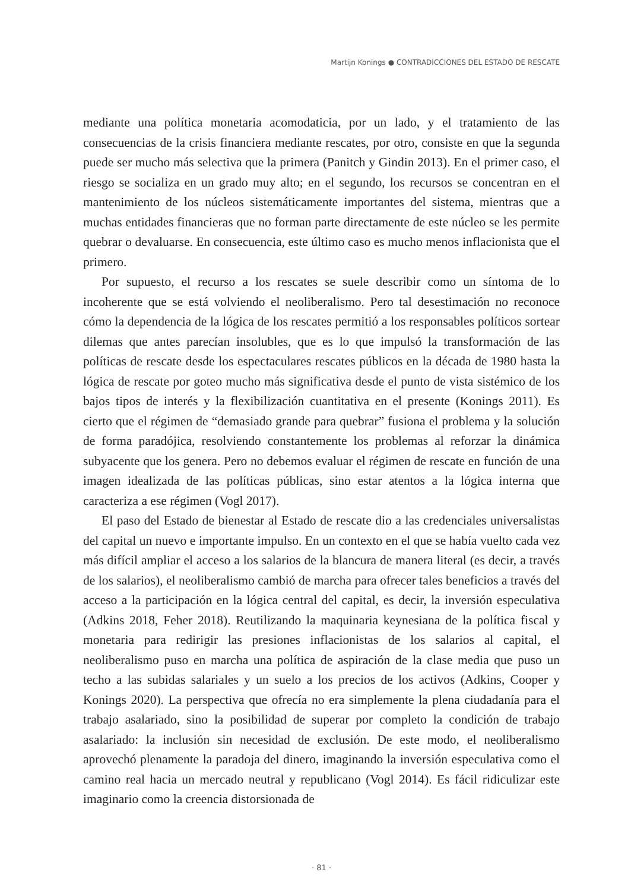Martijn Konings ● CONTRADICCIONES DEL ESTADO DE RESCATE
mediante una política monetaria acomodaticia, por un lado, y el tratamiento de las consecuencias de la crisis financiera mediante rescates, por otro, consiste en que la segunda puede ser mucho más selectiva que la primera (Panitch y Gindin 2013). En el primer caso, el riesgo se socializa en un grado muy alto; en el segundo, los recursos se concentran en el mantenimiento de los núcleos sistemáticamente importantes del sistema, mientras que a muchas entidades financieras que no forman parte directamente de este núcleo se les permite quebrar o devaluarse. En consecuencia, este último caso es mucho menos inflacionista que el primero.
Por supuesto, el recurso a los rescates se suele describir como un síntoma de lo incoherente que se está volviendo el neoliberalismo. Pero tal desestimación no reconoce cómo la dependencia de la lógica de los rescates permitió a los responsables políticos sortear dilemas que antes parecían insolubles, que es lo que impulsó la transformación de las políticas de rescate desde los espectaculares rescates públicos en la década de 1980 hasta la lógica de rescate por goteo mucho más significativa desde el punto de vista sistémico de los bajos tipos de interés y la flexibilización cuantitativa en el presente (Konings 2011). Es cierto que el régimen de “demasiado grande para quebrar” fusiona el problema y la solución de forma paradójica, resolviendo constantemente los problemas al reforzar la dinámica subyacente que los genera. Pero no debemos evaluar el régimen de rescate en función de una imagen idealizada de las políticas públicas, sino estar atentos a la lógica interna que caracteriza a ese régimen (Vogl 2017).
El paso del Estado de bienestar al Estado de rescate dio a las credenciales universalistas del capital un nuevo e importante impulso. En un contexto en el que se había vuelto cada vez más difícil ampliar el acceso a los salarios de la blancura de manera literal (es decir, a través de los salarios), el neoliberalismo cambió de marcha para ofrecer tales beneficios a través del acceso a la participación en la lógica central del capital, es decir, la inversión especulativa (Adkins 2018, Feher 2018). Reutilizando la maquinaria keynesiana de la política fiscal y monetaria para redirigir las presiones inflacionistas de los salarios al capital, el neoliberalismo puso en marcha una política de aspiración de la clase media que puso un techo a las subidas salariales y un suelo a los precios de los activos (Adkins, Cooper y Konings 2020). La perspectiva que ofrecía no era simplemente la plena ciudadanía para el trabajo asalariado, sino la posibilidad de superar por completo la condición de trabajo asalariado: la inclusión sin necesidad de exclusión. De este modo, el neoliberalismo aprovechó plenamente la paradoja del dinero, imaginando la inversión especulativa como el camino real hacia un mercado neutral y republicano (Vogl 2014). Es fácil ridiculizar este imaginario como la creencia distorsionada de
· 81 ·